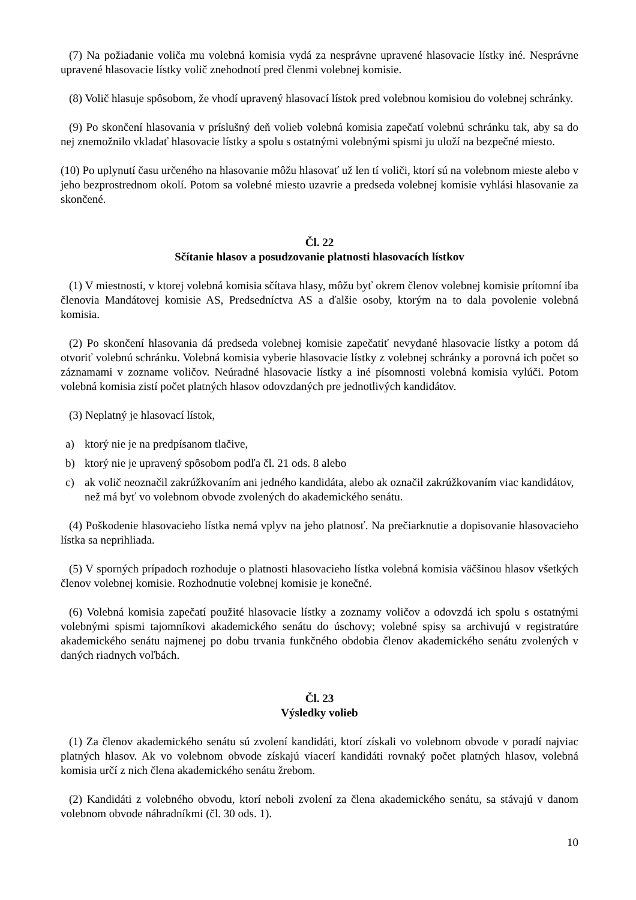(7) Na požiadanie voliča mu volebná komisia vydá za nesprávne upravené hlasovacie lístky iné. Nesprávne upravené hlasovacie lístky volič znehodnotí pred členmi volebnej komisie.
(8) Volič hlasuje spôsobom, že vhodí upravený hlasovací lístok pred volebnou komisiou do volebnej schránky.
(9) Po skončení hlasovania v príslušný deň volieb volebná komisia zapečatí volebnú schránku tak, aby sa do nej znemožnilo vkladať hlasovacie lístky a spolu s ostatnými volebnými spismi ju uloží na bezpečné miesto.
(10) Po uplynutí času určeného na hlasovanie môžu hlasovať už len tí voliči, ktorí sú na volebnom mieste alebo v jeho bezprostrednom okolí. Potom sa volebné miesto uzavrie a predseda volebnej komisie vyhlási hlasovanie za skončené.
Čl. 22
Sčítanie hlasov a posudzovanie platnosti hlasovacích lístkov
(1) V miestnosti, v ktorej volebná komisia sčítava hlasy, môžu byť okrem členov volebnej komisie prítomní iba členovia Mandátovej komisie AS, Predsedníctva AS a ďalšie osoby, ktorým na to dala povolenie volebná komisia.
(2) Po skončení hlasovania dá predseda volebnej komisie zapečatiť nevydané hlasovacie lístky a potom dá otvoriť volebnú schránku. Volebná komisia vyberie hlasovacie lístky z volebnej schránky a porovná ich počet so záznamami v zozname voličov. Neúradné hlasovacie lístky a iné písomnosti volebná komisia vylúči. Potom volebná komisia zistí počet platných hlasov odovzdaných pre jednotlivých kandidátov.
(3) Neplatný je hlasovací lístok,
a) ktorý nie je na predpísanom tlačive,
b) ktorý nie je upravený spôsobom podľa čl. 21 ods. 8 alebo
c) ak volič neoznačil zakrúžkovaním ani jedného kandidáta, alebo ak označil zakrúžkovaním viac kandidátov, než má byť vo volebnom obvode zvolených do akademického senátu.
(4) Poškodenie hlasovacieho lístka nemá vplyv na jeho platnosť. Na prečiarknutie a dopisovanie hlasovacieho lístka sa neprihliada.
(5) V sporných prípadoch rozhoduje o platnosti hlasovacieho lístka volebná komisia väčšinou hlasov všetkých členov volebnej komisie. Rozhodnutie volebnej komisie je konečné.
(6) Volebná komisia zapečatí použité hlasovacie lístky a zoznamy voličov a odovzdá ich spolu s ostatnými volebnými spismi tajomníkovi akademického senátu do úschovy; volebné spisy sa archivujú v registratúre akademického senátu najmenej po dobu trvania funkčného obdobia členov akademického senátu zvolených v daných riadnych voľbách.
Čl. 23
Výsledky volieb
(1) Za členov akademického senátu sú zvolení kandidáti, ktorí získali vo volebnom obvode v poradí najviac platných hlasov. Ak vo volebnom obvode získajú viacerí kandidáti rovnaký počet platných hlasov, volebná komisia určí z nich člena akademického senátu žrebom.
(2) Kandidáti z volebného obvodu, ktorí neboli zvolení za člena akademického senátu, sa stávajú v danom volebnom obvode náhradníkmi (čl. 30 ods. 1).
10